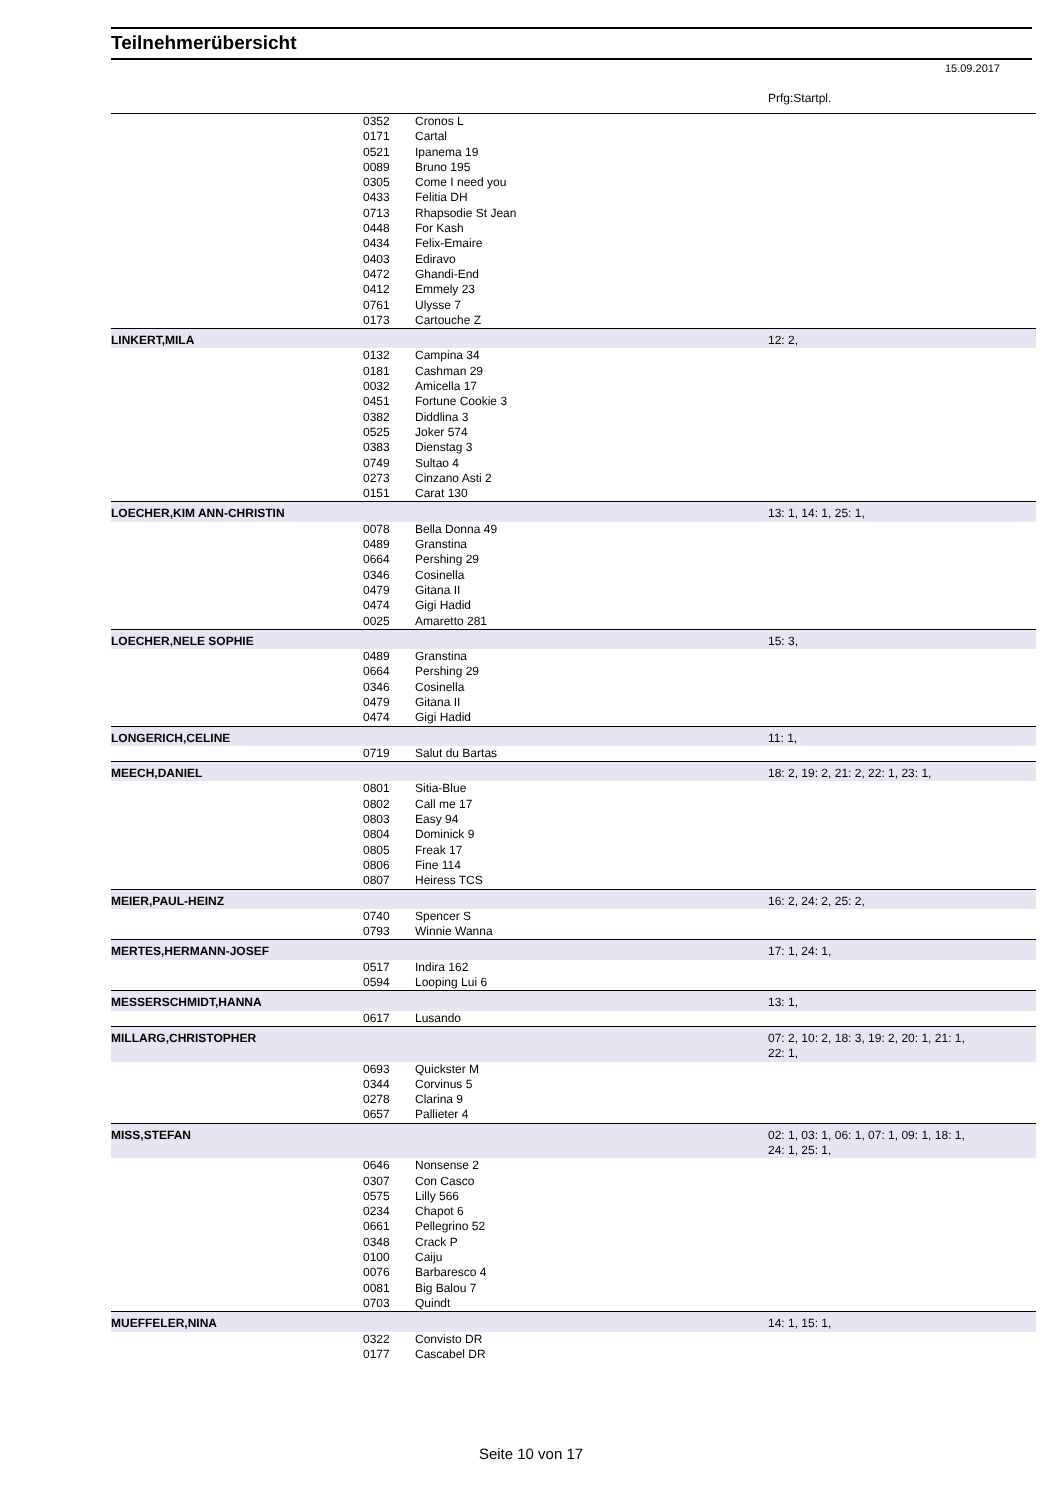Teilnehmerübersicht
15.09.2017
Prfg:Startpl.
| | 0352 | Cronos L | |
| | 0171 | Cartal | |
| | 0521 | Ipanema 19 | |
| | 0089 | Bruno 195 | |
| | 0305 | Come I need you | |
| | 0433 | Felitia DH | |
| | 0713 | Rhapsodie St Jean | |
| | 0448 | For Kash | |
| | 0434 | Felix-Emaire | |
| | 0403 | Ediravo | |
| | 0472 | Ghandi-End | |
| | 0412 | Emmely 23 | |
| | 0761 | Ulysse 7 | |
| | 0173 | Cartouche Z | |
| LINKERT,MILA | | | 12: 2, |
| | 0132 | Campina 34 | |
| | 0181 | Cashman 29 | |
| | 0032 | Amicella 17 | |
| | 0451 | Fortune Cookie 3 | |
| | 0382 | Diddlina 3 | |
| | 0525 | Joker 574 | |
| | 0383 | Dienstag 3 | |
| | 0749 | Sultao 4 | |
| | 0273 | Cinzano Asti 2 | |
| | 0151 | Carat 130 | |
| LOECHER,KIM ANN-CHRISTIN | | | 13: 1, 14: 1, 25: 1, |
| | 0078 | Bella Donna 49 | |
| | 0489 | Granstina | |
| | 0664 | Pershing 29 | |
| | 0346 | Cosinella | |
| | 0479 | Gitana II | |
| | 0474 | Gigi Hadid | |
| | 0025 | Amaretto 281 | |
| LOECHER,NELE SOPHIE | | | 15: 3, |
| | 0489 | Granstina | |
| | 0664 | Pershing 29 | |
| | 0346 | Cosinella | |
| | 0479 | Gitana II | |
| | 0474 | Gigi Hadid | |
| LONGERICH,CELINE | | | 11: 1, |
| | 0719 | Salut du Bartas | |
| MEECH,DANIEL | | | 18: 2, 19: 2, 21: 2, 22: 1, 23: 1, |
| | 0801 | Sitia-Blue | |
| | 0802 | Call me 17 | |
| | 0803 | Easy 94 | |
| | 0804 | Dominick 9 | |
| | 0805 | Freak 17 | |
| | 0806 | Fine 114 | |
| | 0807 | Heiress TCS | |
| MEIER,PAUL-HEINZ | | | 16: 2, 24: 2, 25: 2, |
| | 0740 | Spencer S | |
| | 0793 | Winnie Wanna | |
| MERTES,HERMANN-JOSEF | | | 17: 1, 24: 1, |
| | 0517 | Indira 162 | |
| | 0594 | Looping Lui 6 | |
| MESSERSCHMIDT,HANNA | | | 13: 1, |
| | 0617 | Lusando | |
| MILLARG,CHRISTOPHER | | | 07: 2, 10: 2, 18: 3, 19: 2, 20: 1, 21: 1, 22: 1, |
| | 0693 | Quickster M | |
| | 0344 | Corvinus 5 | |
| | 0278 | Clarina 9 | |
| | 0657 | Pallieter 4 | |
| MISS,STEFAN | | | 02: 1, 03: 1, 06: 1, 07: 1, 09: 1, 18: 1, 24: 1, 25: 1, |
| | 0646 | Nonsense 2 | |
| | 0307 | Con Casco | |
| | 0575 | Lilly 566 | |
| | 0234 | Chapot 6 | |
| | 0661 | Pellegrino 52 | |
| | 0348 | Crack P | |
| | 0100 | Caiju | |
| | 0076 | Barbaresco 4 | |
| | 0081 | Big Balou 7 | |
| | 0703 | Quindt | |
| MUEFFELER,NINA | | | 14: 1, 15: 1, |
| | 0322 | Convisto DR | |
| | 0177 | Cascabel DR | |
Seite 10 von 17